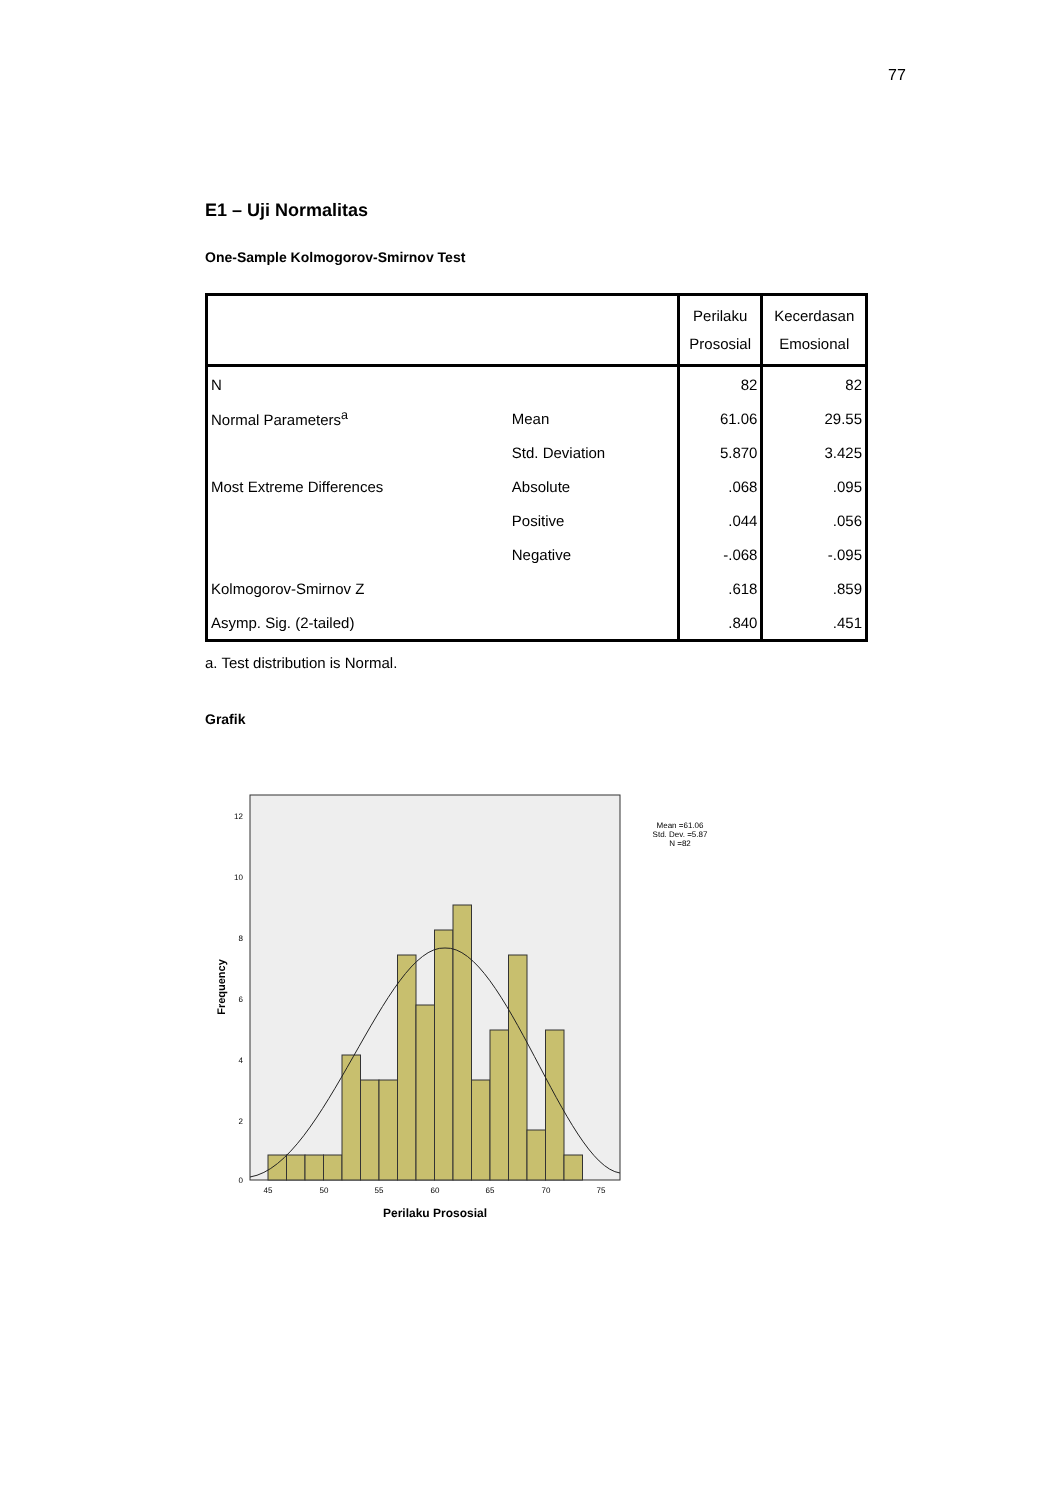77
E1 – Uji Normalitas
One-Sample Kolmogorov-Smirnov Test
| | | Perilaku Prososial | Kecerdasan Emosional |
| --- | --- | --- | --- |
| N | | 82 | 82 |
| Normal Parameters<sup>a</sup> | Mean | 61.06 | 29.55 |
| | Std. Deviation | 5.870 | 3.425 |
| Most Extreme Differences | Absolute | .068 | .095 |
| | Positive | .044 | .056 |
| | Negative | -.068 | -.095 |
| Kolmogorov-Smirnov Z | | .618 | .859 |
| Asymp. Sig. (2-tailed) | | .840 | .451 |
a. Test distribution is Normal.
Grafik
12
10
8
6
4
2
0
45
50
55
60
65
70
75
Perilaku Prososial
Frequency
Mean =61.06
Std. Dev. =5.87
N =82